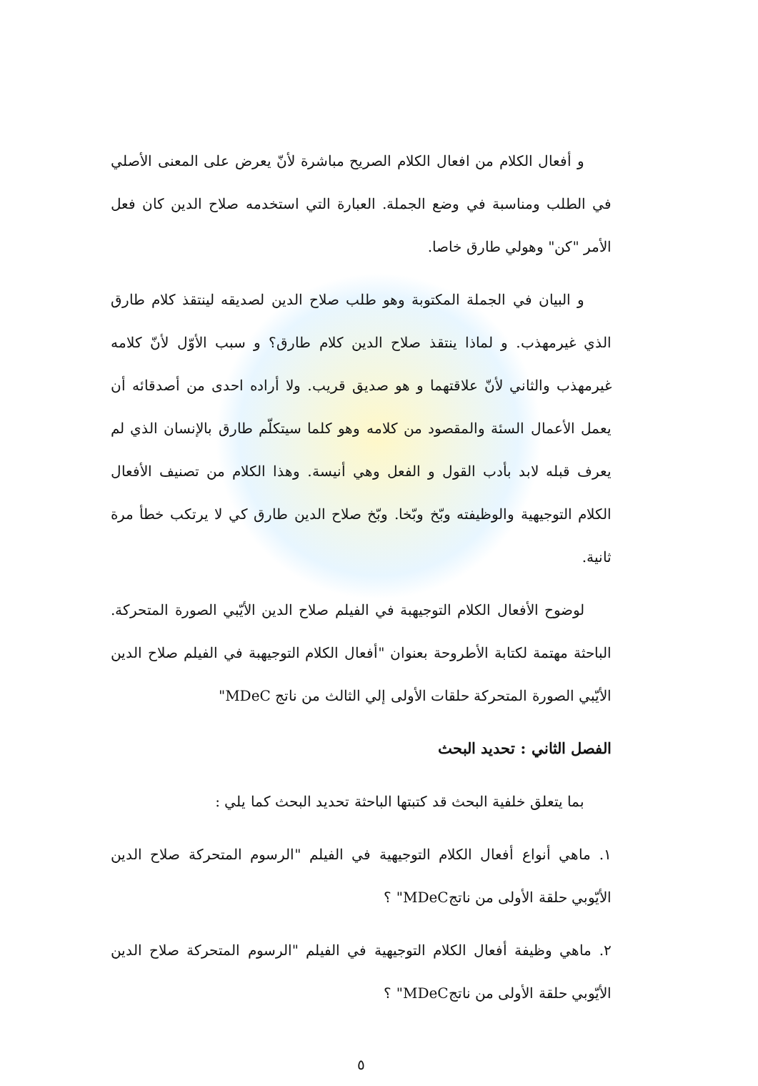و أفعال الكلام من افعال الكلام الصريح مباشرة لأنّ يعرض على المعنى الأصلي في الطلب ومناسبة في وضع الجملة. العبارة التي استخدمه صلاح الدين كان فعل الأمر "كن" وهولي طارق خاصا.
و البيان في الجملة المكتوبة وهو طلب صلاح الدين لصديقه لينتقذ كلام طارق الذي غيرمهذب. و لماذا ينتقذ صلاح الدين كلام طارق؟ و سبب الأوّل لأنّ كلامه غيرمهذب والثاني لأنّ علاقتهما و هو صديق قريب. ولا أراده احدى من أصدقائه أن يعمل الأعمال السئة والمقصود من كلامه وهو كلما سيتكلّم طارق بالإنسان الذي لم يعرف قبله لابد بأدب القول و الفعل وهي أنيسة. وهذا الكلام من تصنيف الأفعال الكلام التوجيهية والوظيفته وبّخ وبّخا. وبّخ صلاح الدين طارق كي لا يرتكب خطأ مرة ثانية.
لوضوح الأفعال الكلام التوجيهبة في الفيلم صلاح الدين الأيّبي الصورة المتحركة. الباحثة مهتمة لكتابة الأطروحة بعنوان "أفعال الكلام التوجيهبة في الفيلم صلاح الدين الأيّبي الصورة المتحركة حلقات الأولى إلي الثالث من ناتج MDeC"
الفصل الثاني : تحديد البحث
بما يتعلق خلفية البحث قد كتبتها الباحثة تحديد البحث كما يلي :
١. ماهي أنواع أفعال الكلام التوجيهية في الفيلم "الرسوم المتحركة صلاح الدين الأيّوبي حلقة الأولى من ناتجMDeC" ؟
٢. ماهي وظيفة أفعال الكلام التوجيهية في الفيلم "الرسوم المتحركة صلاح الدين الأيّوبي حلقة الأولى من ناتجMDeC" ؟
٥